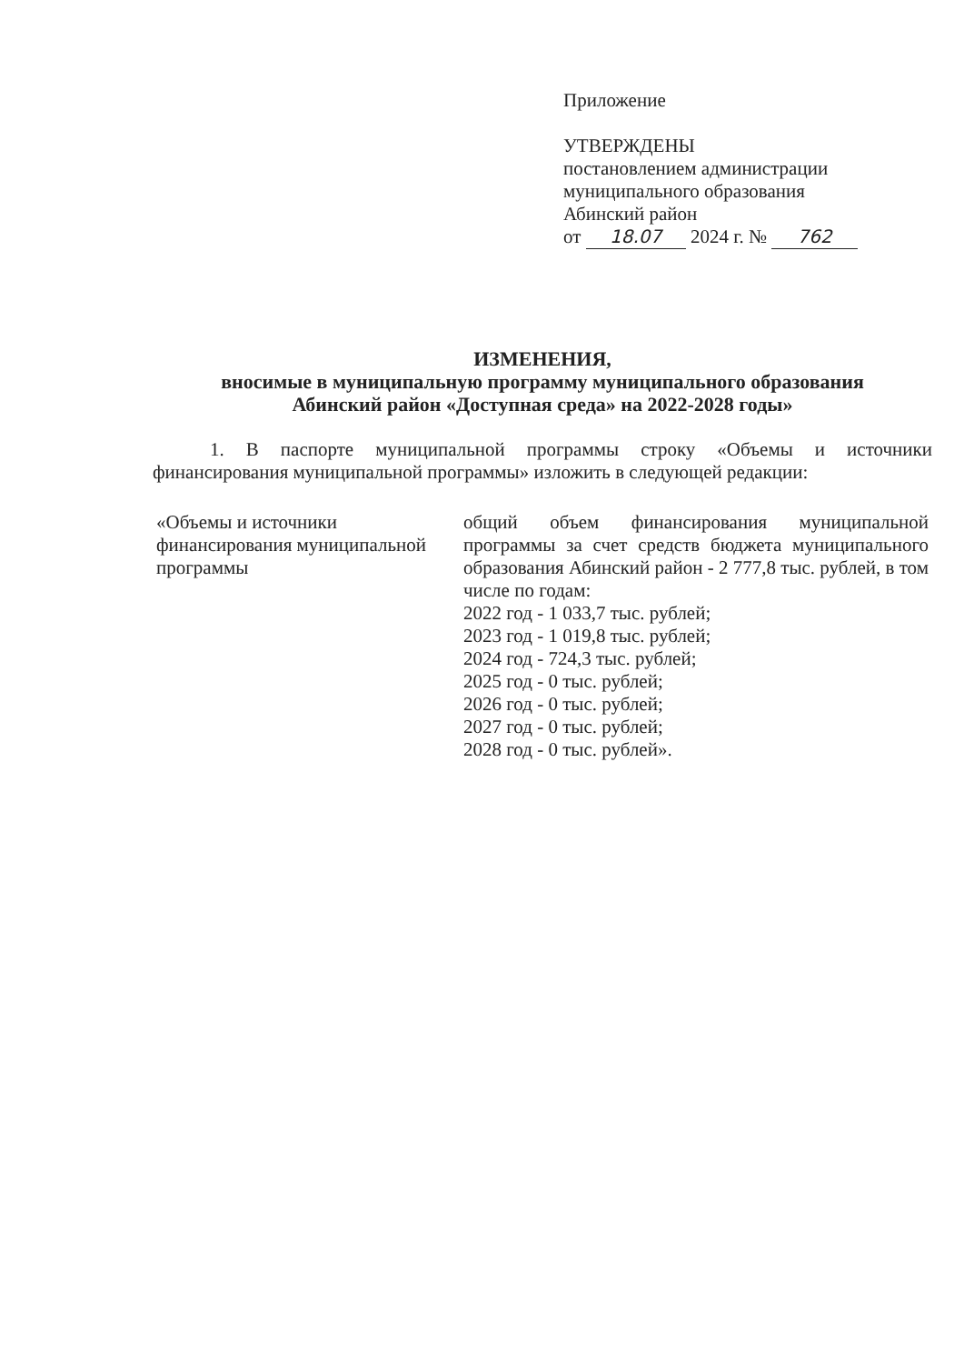Приложение
УТВЕРЖДЕНЫ
постановлением администрации
муниципального образования
Абинский район
от 18.07 2024 г. № 762
ИЗМЕНЕНИЯ,
вносимые в муниципальную программу муниципального образования
Абинский район «Доступная среда» на 2022-2028 годы»
1. В паспорте муниципальной программы строку «Объемы и источники финансирования муниципальной программы» изложить в следующей редакции:
| «Объемы и источники финансирования муниципальной программы | общий объем финансирования муниципальной программы за счет средств бюджета муниципального образования Абинский район - 2 777,8 тыс. рублей, в том числе по годам: 2022 год - 1 033,7 тыс. рублей; 2023 год - 1 019,8 тыс. рублей; 2024 год - 724,3 тыс. рублей; 2025 год - 0 тыс. рублей; 2026 год - 0 тыс. рублей; 2027 год - 0 тыс. рублей; 2028 год - 0 тыс. рублей». |